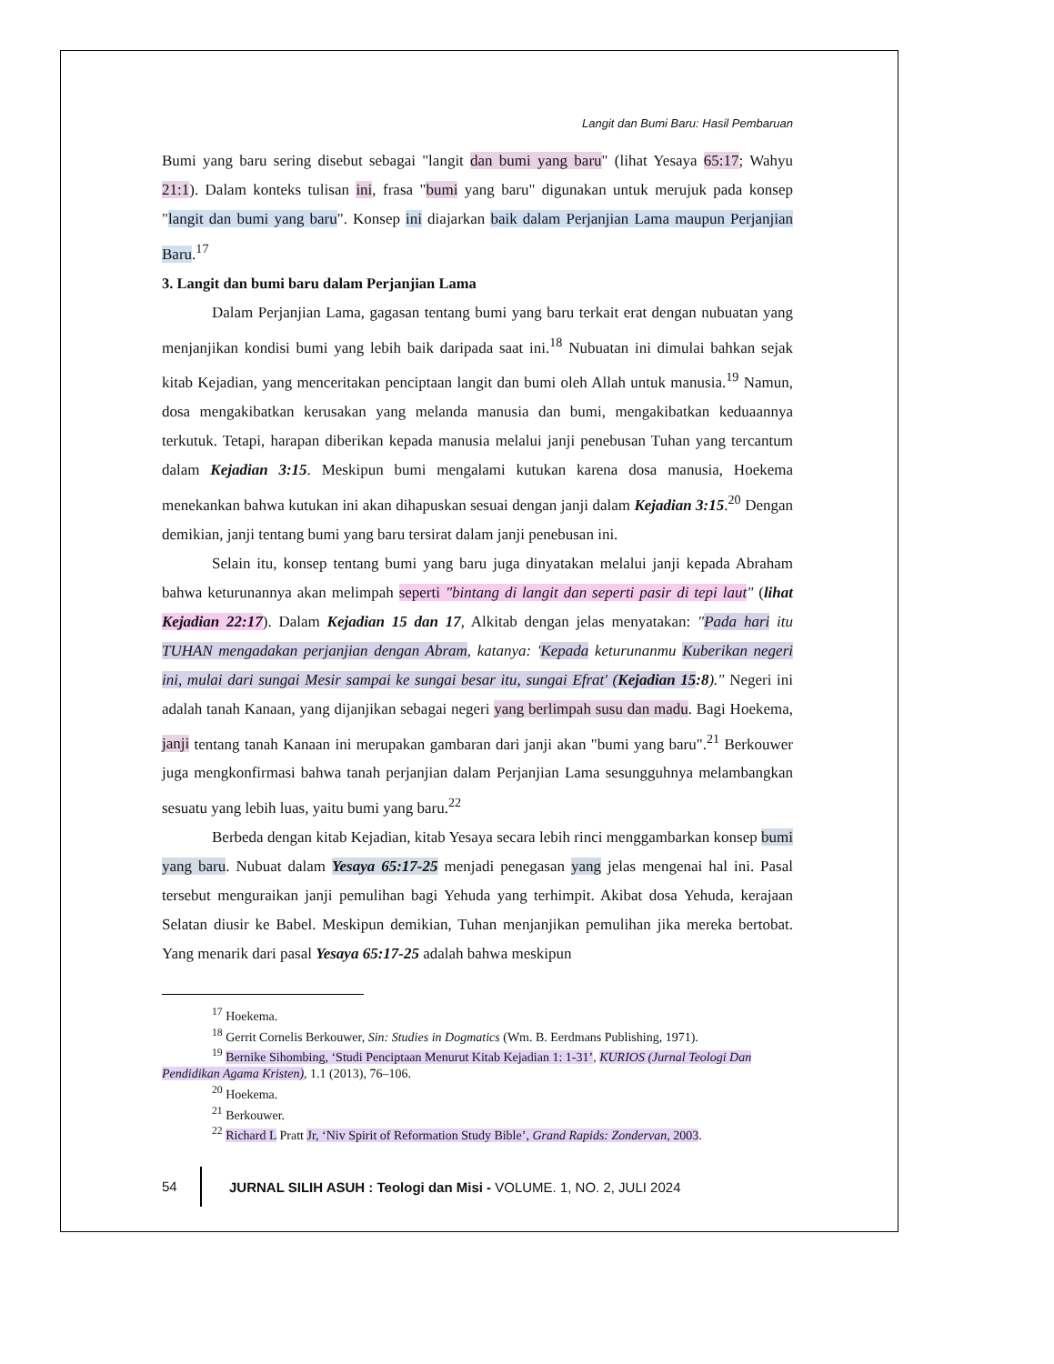Langit dan Bumi Baru: Hasil Pembaruan
Bumi yang baru sering disebut sebagai "langit dan bumi yang baru" (lihat Yesaya 65:17; Wahyu 21:1). Dalam konteks tulisan ini, frasa "bumi yang baru" digunakan untuk merujuk pada konsep "langit dan bumi yang baru". Konsep ini diajarkan baik dalam Perjanjian Lama maupun Perjanjian Baru.<sup>17</sup>
3. Langit dan bumi baru dalam Perjanjian Lama
Dalam Perjanjian Lama, gagasan tentang bumi yang baru terkait erat dengan nubuatan yang menjanjikan kondisi bumi yang lebih baik daripada saat ini.<sup>18</sup> Nubuatan ini dimulai bahkan sejak kitab Kejadian, yang menceritakan penciptaan langit dan bumi oleh Allah untuk manusia.<sup>19</sup> Namun, dosa mengakibatkan kerusakan yang melanda manusia dan bumi, mengakibatkan keduaannya terkutuk. Tetapi, harapan diberikan kepada manusia melalui janji penebusan Tuhan yang tercantum dalam Kejadian 3:15. Meskipun bumi mengalami kutukan karena dosa manusia, Hoekema menekankan bahwa kutukan ini akan dihapuskan sesuai dengan janji dalam Kejadian 3:15.<sup>20</sup> Dengan demikian, janji tentang bumi yang baru tersirat dalam janji penebusan ini.
Selain itu, konsep tentang bumi yang baru juga dinyatakan melalui janji kepada Abraham bahwa keturunannya akan melimpah seperti "bintang di langit dan seperti pasir di tepi laut" (lihat Kejadian 22:17). Dalam Kejadian 15 dan 17, Alkitab dengan jelas menyatakan: "Pada hari itu TUHAN mengadakan perjanjian dengan Abram, katanya: 'Kepada keturunanmu Kuberikan negeri ini, mulai dari sungai Mesir sampai ke sungai besar itu, sungai Efrat' (Kejadian 15:8)." Negeri ini adalah tanah Kanaan, yang dijanjikan sebagai negeri yang berlimpah susu dan madu. Bagi Hoekema, janji tentang tanah Kanaan ini merupakan gambaran dari janji akan "bumi yang baru".<sup>21</sup> Berkouwer juga mengkonfirmasi bahwa tanah perjanjian dalam Perjanjian Lama sesungguhnya melambangkan sesuatu yang lebih luas, yaitu bumi yang baru.<sup>22</sup>
Berbeda dengan kitab Kejadian, kitab Yesaya secara lebih rinci menggambarkan konsep bumi yang baru. Nubuat dalam Yesaya 65:17-25 menjadi penegasan yang jelas mengenai hal ini. Pasal tersebut menguraikan janji pemulihan bagi Yehuda yang terhimpit. Akibat dosa Yehuda, kerajaan Selatan diusir ke Babel. Meskipun demikian, Tuhan menjanjikan pemulihan jika mereka bertobat. Yang menarik dari pasal Yesaya 65:17-25 adalah bahwa meskipun
<sup>17</sup> Hoekema.
<sup>18</sup> Gerrit Cornelis Berkouwer, Sin: Studies in Dogmatics (Wm. B. Eerdmans Publishing, 1971).
<sup>19</sup> Bernike Sihombing, ‘Studi Penciptaan Menurut Kitab Kejadian 1: 1-31’, KURIOS (Jurnal Teologi Dan Pendidikan Agama Kristen), 1.1 (2013), 76–106.
<sup>20</sup> Hoekema.
<sup>21</sup> Berkouwer.
<sup>22</sup> Richard L Pratt Jr, ‘Niv Spirit of Reformation Study Bible’, Grand Rapids: Zondervan, 2003.
54
JURNAL SILIH ASUH : Teologi dan Misi - VOLUME. 1, NO. 2, JULI 2024